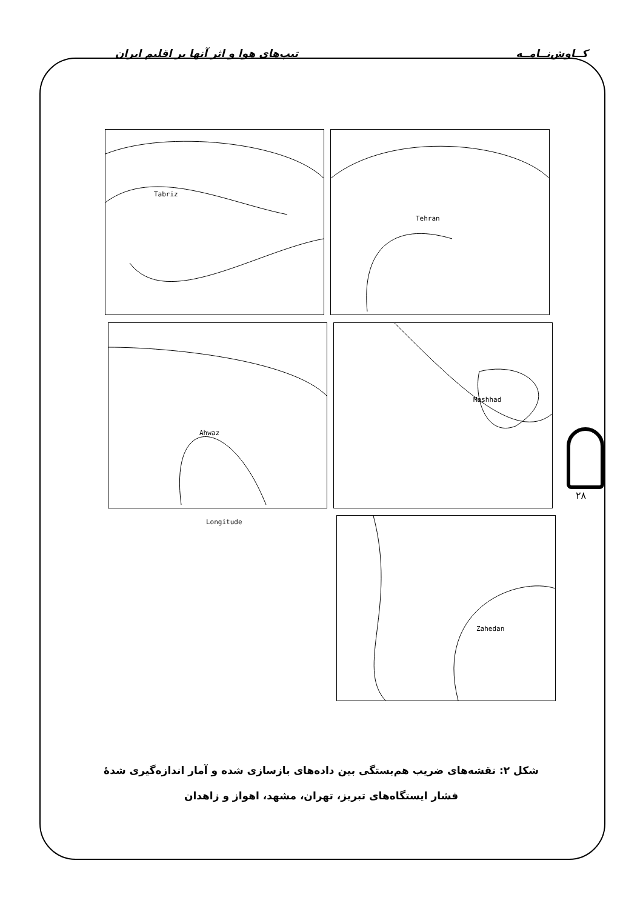تیپ‌های هوا و اثر آنها بر اقلیم ایران کــاوش‌نــامــه
Tabriz Tehran
Ahwaz Mashhad
Zahedan
Longitude
۲۸
شکل ۲: نقشه‌های ضریب هم‌بستگی بین داده‌های بازسازی شده و آمار اندازه‌گیری شدهٔ
فشار ایستگاه‌های تبریز، تهران، مشهد، اهواز و زاهدان